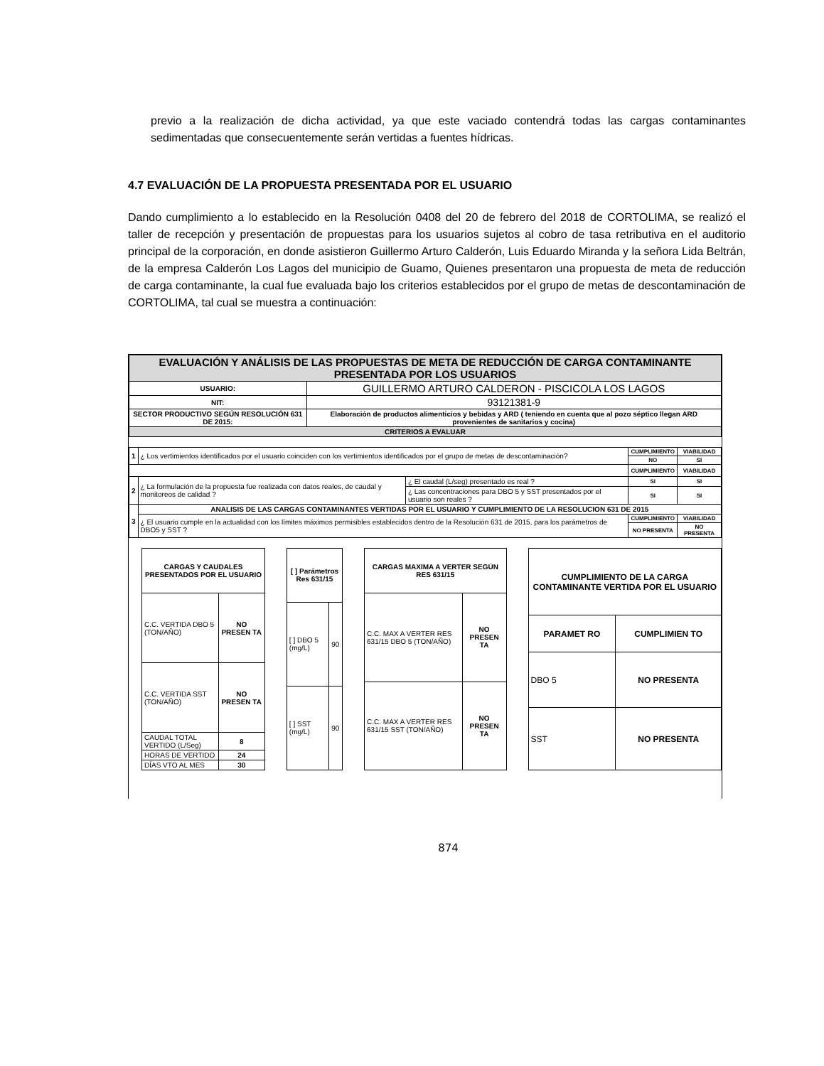previo a la realización de dicha actividad, ya que este vaciado contendrá todas las cargas contaminantes sedimentadas que consecuentemente serán vertidas a fuentes hídricas.
4.7 EVALUACIÓN DE LA PROPUESTA PRESENTADA POR EL USUARIO
Dando cumplimiento a lo establecido en la Resolución 0408 del 20 de febrero del 2018 de CORTOLIMA, se realizó el taller de recepción y presentación de propuestas para los usuarios sujetos al cobro de tasa retributiva en el auditorio principal de la corporación, en donde asistieron Guillermo Arturo Calderón, Luis Eduardo Miranda y la señora Lida Beltrán, de la empresa Calderón Los Lagos del municipio de Guamo, Quienes presentaron una propuesta de meta de reducción de carga contaminante, la cual fue evaluada bajo los criterios establecidos por el grupo de metas de descontaminación de CORTOLIMA, tal cual se muestra a continuación:
| EVALUACIÓN Y ANÁLISIS DE LAS PROPUESTAS DE META DE REDUCCIÓN DE CARGA CONTAMINANTE PRESENTADA POR LOS USUARIOS | |
| --- | --- |
| USUARIO: | GUILLERMO ARTURO CALDERON - PISCICOLA LOS LAGOS |
| NIT: | 93121381-9 |
| SECTOR PRODUCTIVO SEGÚN RESOLUCIÓN 631 DE 2015: | Elaboración de productos alimenticios y bebidas y ARD ( teniendo en cuenta que al pozo séptico llegan ARD provenientes de sanitarios y cocina) |
| CRITERIOS A EVALUAR | |
| 1 | ¿ Los vertimientos identificados por el usuario coinciden con los vertimientos identificados por el grupo de metas de descontaminación? | | CUMPLIMIENTO | VIABILIDAD |
| | | | NO | SI |
| | | | CUMPLIMIENTO | VIABILIDAD |
| 2 | ¿ La formulación de la propuesta fue realizada con datos reales, de caudal y monitoreos de calidad ? | ¿ El caudal (L/seg) presentado es real ? | SI | SI |
| | | ¿ Las concentraciones para DBO 5 y SST presentados por el usuario son reales ? | SI | SI |
| 3 | ANALISIS DE LAS CARGAS CONTAMINANTES VERTIDAS POR EL USUARIO Y CUMPLIMIENTO DE LA RESOLUCION 631 DE 2015 | | | |
| | ¿ El usuario cumple en la actualidad con los límites máximos permisibles establecidos dentro de la Resolución 631 de 2015, para los parámetros de DBO5 y SST ? | | CUMPLIMIENTO | VIABILIDAD |
| | | | NO PRESENTA | NO PRESENTA |
| CARGAS Y CAUDALES PRESENTADOS POR EL USUARIO | |
| --- | --- |
| C.C. VERTIDA DBO 5 (TON/AÑO) | NO PRESEN TA |
| C.C. VERTIDA SST (TON/AÑO) | NO PRESEN TA |
| CAUDAL TOTAL VERTIDO (L/Seg) | 8 |
| HORAS DE VERTIDO | 24 |
| DÍAS VTO AL MES | 30 |
| [ ] Parámetros Res 631/15 | |
| --- | --- |
| [ ] DBO 5 (mg/L) | 90 |
| [ ] SST (mg/L) | 90 |
| CARGAS MAXIMA A VERTER SEGÚN RES 631/15 | |
| --- | --- |
| C.C. MAX A VERTER RES 631/15 DBO 5 (TON/AÑO) | NO PRESEN TA |
| C.C. MAX A VERTER RES 631/15 SST (TON/AÑO) | NO PRESEN TA |
| CUMPLIMIENTO DE LA CARGA CONTAMINANTE VERTIDA POR EL USUARIO | |
| --- | --- |
| PARAMET RO | CUMPLIMIEN TO |
| DBO 5 | NO PRESENTA |
| SST | NO PRESENTA |
874